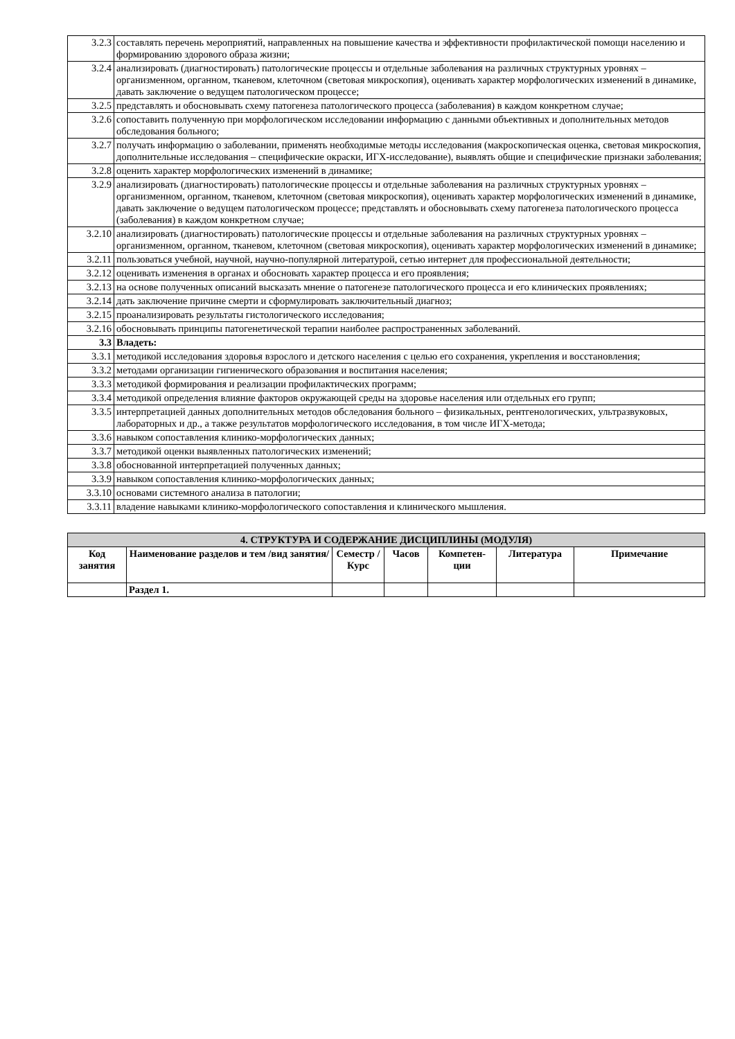| 3.2.3 | составлять перечень мероприятий, направленных на повышение качества и эффективности профилактической помощи населению и формированию здорового образа жизни; |
| 3.2.4 | анализировать (диагностировать) патологические процессы и отдельные заболевания на различных структурных уровнях – организменном, органном, тканевом, клеточном (световая микроскопия), оценивать характер морфологических изменений в динамике, давать заключение о ведущем патологическом процессе; |
| 3.2.5 | представлять и обосновывать схему патогенеза патологического процесса (заболевания) в каждом конкретном случае; |
| 3.2.6 | сопоставить полученную при морфологическом исследовании информацию с данными объективных и дополнительных методов обследования больного; |
| 3.2.7 | получать информацию о заболевании, применять необходимые методы исследования (макроскопическая оценка, световая микроскопия, дополнительные исследования – специфические окраски, ИГХ-исследование), выявлять общие и специфические признаки заболевания; |
| 3.2.8 | оценить характер морфологических изменений в динамике; |
| 3.2.9 | анализировать (диагностировать) патологические процессы и отдельные заболевания на различных структурных уровнях – организменном, органном, тканевом, клеточном (световая микроскопия), оценивать характер морфологических изменений в динамике, давать заключение о ведущем патологическом процессе; представлять и обосновывать схему патогенеза патологического процесса (заболевания) в каждом конкретном случае; |
| 3.2.10 | анализировать (диагностировать) патологические процессы и отдельные заболевания на различных структурных уровнях – организменном, органном, тканевом, клеточном (световая микроскопия), оценивать характер морфологических изменений в динамике; |
| 3.2.11 | пользоваться учебной, научной, научно-популярной литературой, сетью интернет для профессиональной деятельности; |
| 3.2.12 | оценивать изменения в органах и обосновать характер процесса и его проявления; |
| 3.2.13 | на основе полученных описаний высказать мнение о патогенезе патологического процесса и его клинических проявлениях; |
| 3.2.14 | дать заключение причине смерти и сформулировать заключительный диагноз; |
| 3.2.15 | проанализировать результаты гистологического исследования; |
| 3.2.16 | обосновывать принципы патогенетической терапии наиболее распространенных заболеваний. |
| 3.3 | Владеть: |
| 3.3.1 | методикой исследования здоровья взрослого и детского населения с целью его сохранения, укрепления и восстановления; |
| 3.3.2 | методами организации гигиенического образования и воспитания населения; |
| 3.3.3 | методикой формирования и реализации профилактических программ; |
| 3.3.4 | методикой определения влияние факторов окружающей среды на здоровье населения или отдельных его групп; |
| 3.3.5 | интерпретацией данных дополнительных методов обследования больного – физикальных, рентгенологических, ультразвуковых, лабораторных и др., а также результатов морфологического исследования, в том числе ИГХ-метода; |
| 3.3.6 | навыком сопоставления клинико-морфологических данных; |
| 3.3.7 | методикой оценки выявленных патологических изменений; |
| 3.3.8 | обоснованной интерпретацией полученных данных; |
| 3.3.9 | навыком сопоставления клинико-морфологических данных; |
| 3.3.10 | основами системного анализа в патологии; |
| 3.3.11 | владение навыками клинико-морфологического сопоставления и клинического мышления. |
| 4. СТРУКТУРА И СОДЕРЖАНИЕ ДИСЦИПЛИНЫ (МОДУЛЯ) | | | | | | |
| --- | --- | --- | --- | --- | --- | --- |
| Код занятия | Наименование разделов и тем /вид занятия/ | Семестр / Курс | Часов | Компетен-ции | Литература | Примечание |
| | Раздел 1. | | | | | |